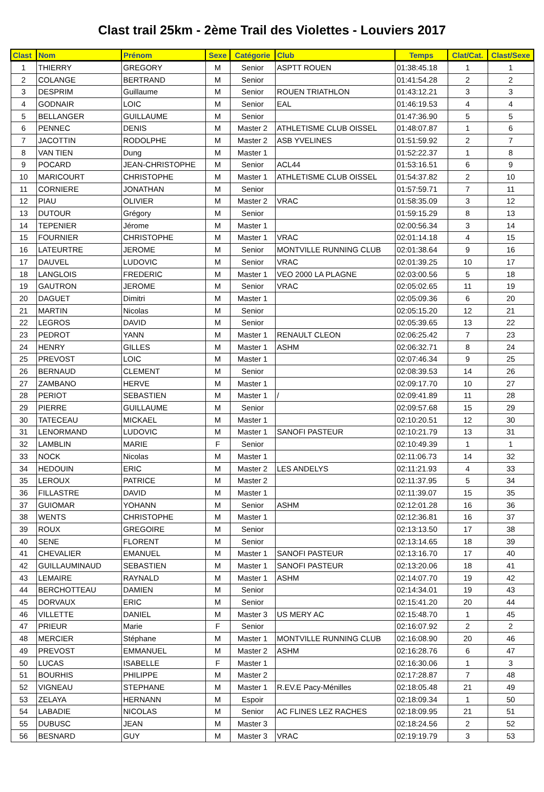Clast trail 25km - 2ème Trail des Violettes - Louviers 2017
| Clast | Nom | Prénom | Sexe | Catégorie | Club | Temps | Clat/Cat. | Clast/Sexe |
| --- | --- | --- | --- | --- | --- | --- | --- | --- |
| 1 | THIERRY | GREGORY | M | Senior | ASPTT ROUEN | 01:38:45.18 | 1 | 1 |
| 2 | COLANGE | BERTRAND | M | Senior | | 01:41:54.28 | 2 | 2 |
| 3 | DESPRIM | Guillaume | M | Senior | ROUEN TRIATHLON | 01:43:12.21 | 3 | 3 |
| 4 | GODNAIR | LOIC | M | Senior | EAL | 01:46:19.53 | 4 | 4 |
| 5 | BELLANGER | GUILLAUME | M | Senior | | 01:47:36.90 | 5 | 5 |
| 6 | PENNEC | DENIS | M | Master 2 | ATHLETISME CLUB OISSEL | 01:48:07.87 | 1 | 6 |
| 7 | JACOTTIN | RODOLPHE | M | Master 2 | ASB YVELINES | 01:51:59.92 | 2 | 7 |
| 8 | VAN TIEN | Dung | M | Master 1 | | 01:52:22.37 | 1 | 8 |
| 9 | POCARD | JEAN-CHRISTOPHE | M | Senior | ACL44 | 01:53:16.51 | 6 | 9 |
| 10 | MARICOURT | CHRISTOPHE | M | Master 1 | ATHLETISME CLUB OISSEL | 01:54:37.82 | 2 | 10 |
| 11 | CORNIERE | JONATHAN | M | Senior | | 01:57:59.71 | 7 | 11 |
| 12 | PIAU | OLIVIER | M | Master 2 | VRAC | 01:58:35.09 | 3 | 12 |
| 13 | DUTOUR | Grégory | M | Senior | | 01:59:15.29 | 8 | 13 |
| 14 | TEPENIER | Jérome | M | Master 1 | | 02:00:56.34 | 3 | 14 |
| 15 | FOURNIER | CHRISTOPHE | M | Master 1 | VRAC | 02:01:14.18 | 4 | 15 |
| 16 | LATEURTRE | JEROME | M | Senior | MONTVILLE RUNNING CLUB | 02:01:38.64 | 9 | 16 |
| 17 | DAUVEL | LUDOVIC | M | Senior | VRAC | 02:01:39.25 | 10 | 17 |
| 18 | LANGLOIS | FREDERIC | M | Master 1 | VEO 2000 LA PLAGNE | 02:03:00.56 | 5 | 18 |
| 19 | GAUTRON | JEROME | M | Senior | VRAC | 02:05:02.65 | 11 | 19 |
| 20 | DAGUET | Dimitri | M | Master 1 | | 02:05:09.36 | 6 | 20 |
| 21 | MARTIN | Nicolas | M | Senior | | 02:05:15.20 | 12 | 21 |
| 22 | LEGROS | DAVID | M | Senior | | 02:05:39.65 | 13 | 22 |
| 23 | PEDROT | YANN | M | Master 1 | RENAULT CLEON | 02:06:25.42 | 7 | 23 |
| 24 | HENRY | GILLES | M | Master 1 | ASHM | 02:06:32.71 | 8 | 24 |
| 25 | PREVOST | LOIC | M | Master 1 | | 02:07:46.34 | 9 | 25 |
| 26 | BERNAUD | CLEMENT | M | Senior | | 02:08:39.53 | 14 | 26 |
| 27 | ZAMBANO | HERVE | M | Master 1 | | 02:09:17.70 | 10 | 27 |
| 28 | PERIOT | SEBASTIEN | M | Master 1 | / | 02:09:41.89 | 11 | 28 |
| 29 | PIERRE | GUILLAUME | M | Senior | | 02:09:57.68 | 15 | 29 |
| 30 | TATECEAU | MICKAEL | M | Master 1 | | 02:10:20.51 | 12 | 30 |
| 31 | LENORMAND | LUDOVIC | M | Master 1 | SANOFI PASTEUR | 02:10:21.79 | 13 | 31 |
| 32 | LAMBLIN | MARIE | F | Senior | | 02:10:49.39 | 1 | 1 |
| 33 | NOCK | Nicolas | M | Master 1 | | 02:11:06.73 | 14 | 32 |
| 34 | HEDOUIN | ERIC | M | Master 2 | LES ANDELYS | 02:11:21.93 | 4 | 33 |
| 35 | LEROUX | PATRICE | M | Master 2 | | 02:11:37.95 | 5 | 34 |
| 36 | FILLASTRE | DAVID | M | Master 1 | | 02:11:39.07 | 15 | 35 |
| 37 | GUIOMAR | YOHANN | M | Senior | ASHM | 02:12:01.28 | 16 | 36 |
| 38 | WENTS | CHRISTOPHE | M | Master 1 | | 02:12:36.81 | 16 | 37 |
| 39 | ROUX | GREGOIRE | M | Senior | | 02:13:13.50 | 17 | 38 |
| 40 | SENE | FLORENT | M | Senior | | 02:13:14.65 | 18 | 39 |
| 41 | CHEVALIER | EMANUEL | M | Master 1 | SANOFI PASTEUR | 02:13:16.70 | 17 | 40 |
| 42 | GUILLAUMINAUD | SEBASTIEN | M | Master 1 | SANOFI PASTEUR | 02:13:20.06 | 18 | 41 |
| 43 | LEMAIRE | RAYNALD | M | Master 1 | ASHM | 02:14:07.70 | 19 | 42 |
| 44 | BERCHOTTEAU | DAMIEN | M | Senior | | 02:14:34.01 | 19 | 43 |
| 45 | DORVAUX | ERIC | M | Senior | | 02:15:41.20 | 20 | 44 |
| 46 | VILLETTE | DANIEL | M | Master 3 | US MERY AC | 02:15:48.70 | 1 | 45 |
| 47 | PRIEUR | Marie | F | Senior | | 02:16:07.92 | 2 | 2 |
| 48 | MERCIER | Stéphane | M | Master 1 | MONTVILLE RUNNING CLUB | 02:16:08.90 | 20 | 46 |
| 49 | PREVOST | EMMANUEL | M | Master 2 | ASHM | 02:16:28.76 | 6 | 47 |
| 50 | LUCAS | ISABELLE | F | Master 1 | | 02:16:30.06 | 1 | 3 |
| 51 | BOURHIS | PHILIPPE | M | Master 2 | | 02:17:28.87 | 7 | 48 |
| 52 | VIGNEAU | STEPHANE | M | Master 1 | R.EV.E Pacy-Ménilles | 02:18:05.48 | 21 | 49 |
| 53 | ZELAYA | HERNANN | M | Espoir | | 02:18:09.34 | 1 | 50 |
| 54 | LABADIE | NICOLAS | M | Senior | AC FLINES LEZ RACHES | 02:18:09.95 | 21 | 51 |
| 55 | DUBUSC | JEAN | M | Master 3 | | 02:18:24.56 | 2 | 52 |
| 56 | BESNARD | GUY | M | Master 3 | VRAC | 02:19:19.79 | 3 | 53 |